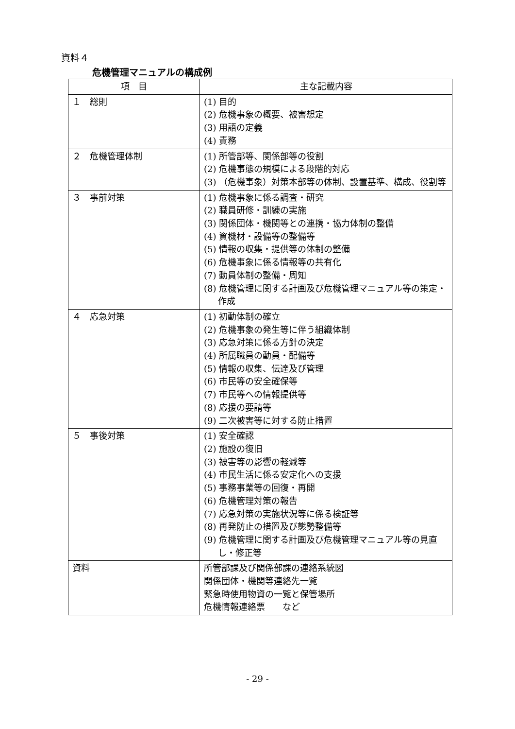資料４
危機管理マニュアルの構成例
| 項 目 | 主な記載内容 |
| --- | --- |
| １ 総則 | (1) 目的 (2) 危機事象の概要、被害想定 (3) 用語の定義 (4) 責務 |
| ２ 危機管理体制 | (1) 所管部等、関係部等の役割 (2) 危機事態の規模による段階的対応 (3) （危機事象）対策本部等の体制、設置基準、構成、役割等 |
| ３ 事前対策 | (1) 危機事象に係る調査・研究 (2) 職員研修・訓練の実施 (3) 関係団体・機関等との連携・協力体制の整備 (4) 資機材・設備等の整備等 (5) 情報の収集・提供等の体制の整備 (6) 危機事象に係る情報等の共有化 (7) 動員体制の整備・周知 (8) 危機管理に関する計画及び危機管理マニュアル等の策定・作成 |
| ４ 応急対策 | (1) 初動体制の確立 (2) 危機事象の発生等に伴う組織体制 (3) 応急対策に係る方針の決定 (4) 所属職員の動員・配備等 (5) 情報の収集、伝達及び管理 (6) 市民等の安全確保等 (7) 市民等への情報提供等 (8) 応援の要請等 (9) 二次被害等に対する防止措置 |
| ５ 事後対策 | (1) 安全確認 (2) 施設の復旧 (3) 被害等の影響の軽減等 (4) 市民生活に係る安定化への支援 (5) 事務事業等の回復・再開 (6) 危機管理対策の報告 (7) 応急対策の実施状況等に係る検証等 (8) 再発防止の措置及び態勢整備等 (9) 危機管理に関する計画及び危機管理マニュアル等の見直し・修正等 |
| 資料 | 所管部課及び関係部課の連絡系統図 関係団体・機関等連絡先一覧 緊急時使用物資の一覧と保管場所 危機情報連絡票 など |
- 29 -